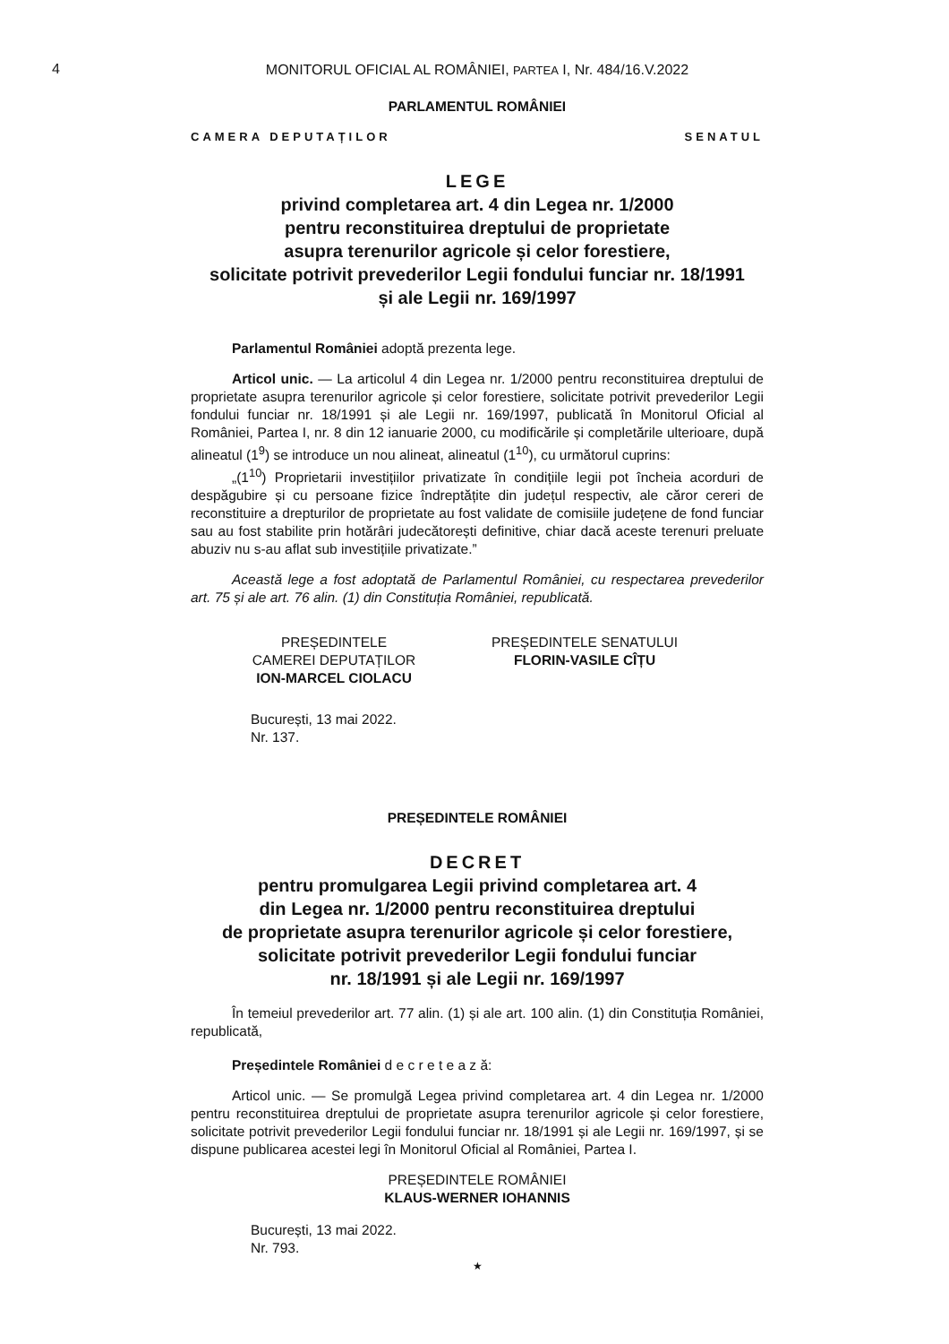4
MONITORUL OFICIAL AL ROMÂNIEI, PARTEA I, Nr. 484/16.V.2022
PARLAMENTUL ROMÂNIEI
CAMERA DEPUTAȚILOR SENATUL
LEGE
privind completarea art. 4 din Legea nr. 1/2000
pentru reconstituirea dreptului de proprietate
asupra terenurilor agricole și celor forestiere,
solicitate potrivit prevederilor Legii fondului funciar nr. 18/1991
și ale Legii nr. 169/1997
Parlamentul României adoptă prezenta lege.
Articol unic. — La articolul 4 din Legea nr. 1/2000 pentru reconstituirea dreptului de proprietate asupra terenurilor agricole și celor forestiere, solicitate potrivit prevederilor Legii fondului funciar nr. 18/1991 și ale Legii nr. 169/1997, publicată în Monitorul Oficial al României, Partea I, nr. 8 din 12 ianuarie 2000, cu modificările și completările ulterioare, după alineatul (1<sup>9</sup>) se introduce un nou alineat, alineatul (1<sup>10</sup>), cu următorul cuprins:
„(1<sup>10</sup>) Proprietarii investițiilor privatizate în condițiile legii pot încheia acorduri de despăgubire și cu persoane fizice îndreptățite din județul respectiv, ale căror cereri de reconstituire a drepturilor de proprietate au fost validate de comisiile județene de fond funciar sau au fost stabilite prin hotărâri judecătorești definitive, chiar dacă aceste terenuri preluate abuziv nu s-au aflat sub investițiile privatizate.”
Această lege a fost adoptată de Parlamentul României, cu respectarea prevederilor art. 75 și ale art. 76 alin. (1) din Constituția României, republicată.
PREȘEDINTELE
CAMEREI DEPUTAȚILOR
ION-MARCEL CIOLACU
PREȘEDINTELE SENATULUI
FLORIN-VASILE CÎȚU
București, 13 mai 2022.
Nr. 137.
PREȘEDINTELE ROMÂNIEI
DECRET
pentru promulgarea Legii privind completarea art. 4
din Legea nr. 1/2000 pentru reconstituirea dreptului
de proprietate asupra terenurilor agricole și celor forestiere,
solicitate potrivit prevederilor Legii fondului funciar
nr. 18/1991 și ale Legii nr. 169/1997
În temeiul prevederilor art. 77 alin. (1) și ale art. 100 alin. (1) din Constituția României, republicată,
Președintele României d e c r e t e a z ă:
Articol unic. — Se promulgă Legea privind completarea art. 4 din Legea nr. 1/2000 pentru reconstituirea dreptului de proprietate asupra terenurilor agricole și celor forestiere, solicitate potrivit prevederilor Legii fondului funciar nr. 18/1991 și ale Legii nr. 169/1997, și se dispune publicarea acestei legi în Monitorul Oficial al României, Partea I.
PREȘEDINTELE ROMÂNIEI
KLAUS-WERNER IOHANNIS
București, 13 mai 2022.
Nr. 793.
★